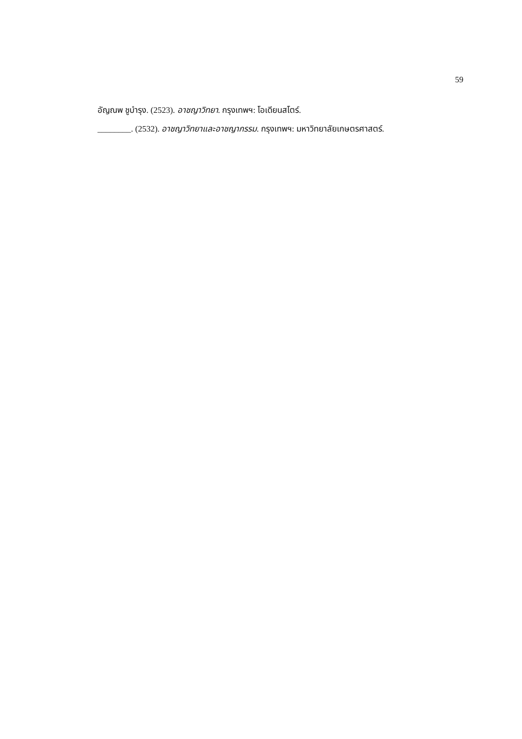59
อัญณพ ชูบำรุง. (2523). อาชญาวิทยา. กรุงเทพฯ: โอเดียนสโตร์.
________. (2532). อาชญาวิทยาและอาชญากรรม. กรุงเทพฯ: มหาวิทยาลัยเกษตรศาสตร์.